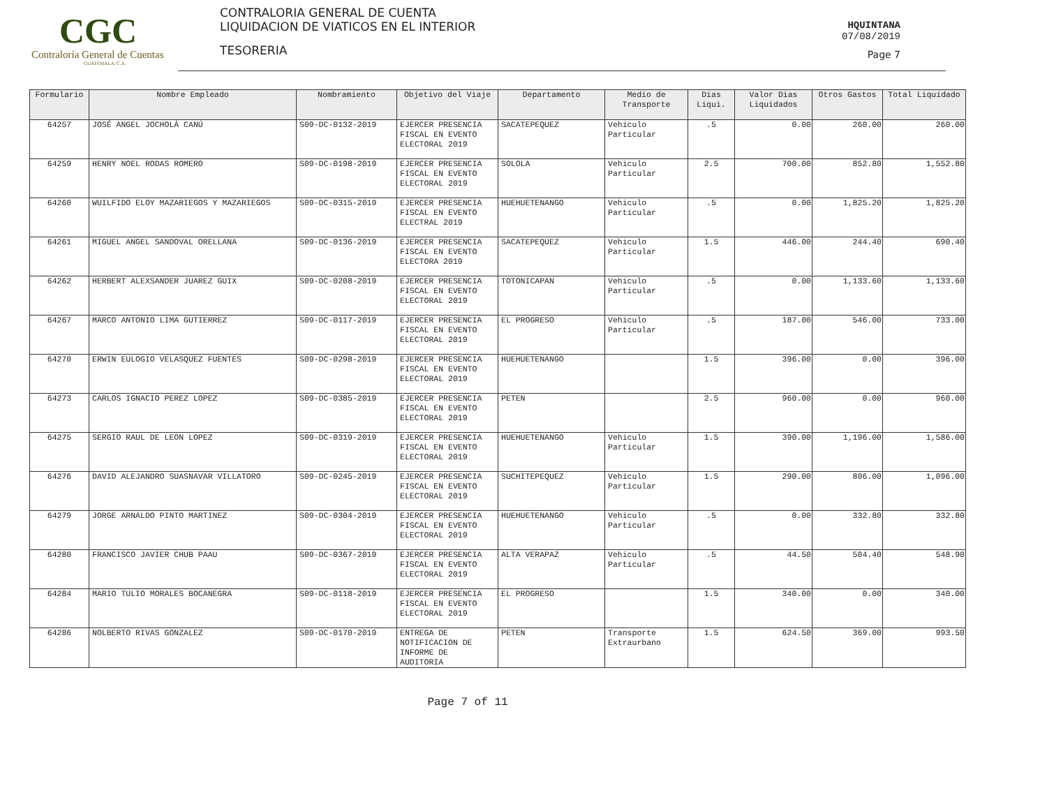CGC
Contraloría General de Cuentas
GUATEMALA, C.A.
CONTRALORIA GENERAL DE CUENTA
LIQUIDACION DE VIATICOS EN EL INTERIOR
TESORERIA
HQUINTANA
07/08/2019
Page 7
| Formulario | Nombre Empleado | Nombramiento | Objetivo del Viaje | Departamento | Medio de Transporte | Dias Liqui. | Valor Dias Liquidados | Otros Gastos | Total Liquidado |
| --- | --- | --- | --- | --- | --- | --- | --- | --- | --- |
| 64257 | JOSÉ ANGEL JOCHOLÁ CANÚ | S09-DC-0132-2019 | EJERCER PRESENCIA FISCAL EN EVENTO ELECTORAL 2019 | SACATEPEQUEZ | Vehiculo Particular | .5 | 0.00 | 260.00 | 260.00 |
| 64259 | HENRY NOEL RODAS ROMERO | S09-DC-0198-2019 | EJERCER PRESENCIA FISCAL EN EVENTO ELECTORAL 2019 | SOLOLA | Vehiculo Particular | 2.5 | 700.00 | 852.80 | 1,552.80 |
| 64260 | WUILFIDO ELOY MAZARIEGOS Y MAZARIEGOS | S09-DC-0315-2019 | EJERCER PRESENCIA FISCAL EN EVENTO ELECTRAL 2019 | HUEHUETENANGO | Vehiculo Particular | .5 | 0.00 | 1,825.20 | 1,825.20 |
| 64261 | MIGUEL ANGEL SANDOVAL ORELLANA | S09-DC-0136-2019 | EJERCER PRESENCIA FISCAL EN EVENTO ELECTORA 2019 | SACATEPEQUEZ | Vehiculo Particular | 1.5 | 446.00 | 244.40 | 690.40 |
| 64262 | HERBERT ALEXSANDER JUAREZ GUIX | S09-DC-0208-2019 | EJERCER PRESENCIA FISCAL EN EVENTO ELECTORAL 2019 | TOTONICAPAN | Vehiculo Particular | .5 | 0.00 | 1,133.60 | 1,133.60 |
| 64267 | MARCO ANTONIO LIMA GUTIERREZ | S09-DC-0117-2019 | EJERCER PRESENCIA FISCAL EN EVENTO ELECTORAL 2019 | EL PROGRESO | Vehiculo Particular | .5 | 187.00 | 546.00 | 733.00 |
| 64270 | ERWIN EULOGIO VELASQUEZ FUENTES | S09-DC-0298-2019 | EJERCER PRESENCIA FISCAL EN EVENTO ELECTORAL 2019 | HUEHUETENANGO | | 1.5 | 396.00 | 0.00 | 396.00 |
| 64273 | CARLOS IGNACIO PEREZ LOPEZ | S09-DC-0385-2019 | EJERCER PRESENCIA FISCAL EN EVENTO ELECTORAL 2019 | PETEN | | 2.5 | 960.00 | 0.00 | 960.00 |
| 64275 | SERGIO RAUL DE LEON LOPEZ | S09-DC-0319-2019 | EJERCER PRESENCIA FISCAL EN EVENTO ELECTORAL 2019 | HUEHUETENANGO | Vehiculo Particular | 1.5 | 390.00 | 1,196.00 | 1,586.00 |
| 64276 | DAVID ALEJANDRO SUASNAVAR VILLATORO | S09-DC-0245-2019 | EJERCER PRESENCIA FISCAL EN EVENTO ELECTORAL 2019 | SUCHITEPEQUEZ | Vehiculo Particular | 1.5 | 290.00 | 806.00 | 1,096.00 |
| 64279 | JORGE ARNALDO PINTO MARTINEZ | S09-DC-0304-2019 | EJERCER PRESENCIA FISCAL EN EVENTO ELECTORAL 2019 | HUEHUETENANGO | Vehiculo Particular | .5 | 0.00 | 332.80 | 332.80 |
| 64280 | FRANCISCO JAVIER CHUB PAAU | S09-DC-0367-2019 | EJERCER PRESENCIA FISCAL EN EVENTO ELECTORAL 2019 | ALTA VERAPAZ | Vehiculo Particular | .5 | 44.50 | 504.40 | 548.90 |
| 64284 | MARIO TULIO MORALES BOCANEGRA | S09-DC-0118-2019 | EJERCER PRESENCIA FISCAL EN EVENTO ELECTORAL 2019 | EL PROGRESO | | 1.5 | 340.00 | 0.00 | 340.00 |
| 64286 | NOLBERTO RIVAS GONZALEZ | S09-DC-0170-2019 | ENTREGA DE NOTIFICACION DE INFORME DE AUDITORIA | PETEN | Transporte Extraurbano | 1.5 | 624.50 | 369.00 | 993.50 |
Page 7 of 11